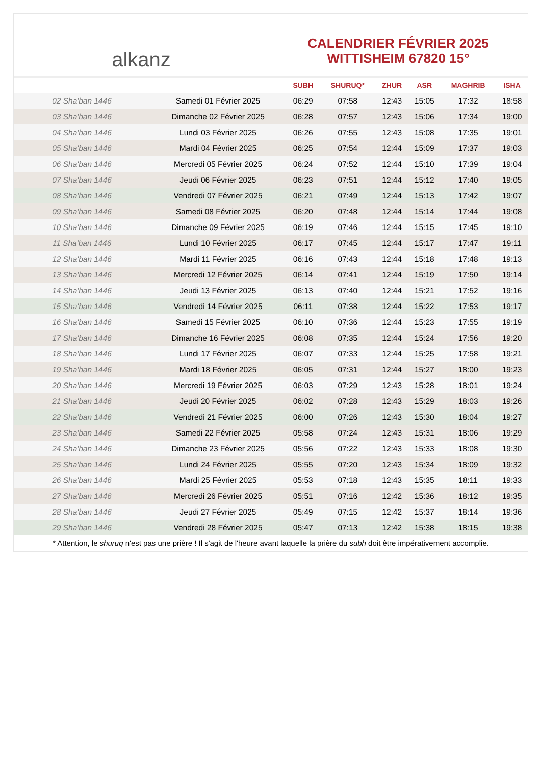alkanz
CALENDRIER FÉVRIER 2025
WITTISHEIM 67820 15°
| | | SUBH | SHURUQ* | ZHUR | ASR | MAGHRIB | ISHA |
| --- | --- | --- | --- | --- | --- | --- | --- |
| 02 Sha'ban 1446 | Samedi 01 Février 2025 | 06:29 | 07:58 | 12:43 | 15:05 | 17:32 | 18:58 |
| 03 Sha'ban 1446 | Dimanche 02 Février 2025 | 06:28 | 07:57 | 12:43 | 15:06 | 17:34 | 19:00 |
| 04 Sha'ban 1446 | Lundi 03 Février 2025 | 06:26 | 07:55 | 12:43 | 15:08 | 17:35 | 19:01 |
| 05 Sha'ban 1446 | Mardi 04 Février 2025 | 06:25 | 07:54 | 12:44 | 15:09 | 17:37 | 19:03 |
| 06 Sha'ban 1446 | Mercredi 05 Février 2025 | 06:24 | 07:52 | 12:44 | 15:10 | 17:39 | 19:04 |
| 07 Sha'ban 1446 | Jeudi 06 Février 2025 | 06:23 | 07:51 | 12:44 | 15:12 | 17:40 | 19:05 |
| 08 Sha'ban 1446 | Vendredi 07 Février 2025 | 06:21 | 07:49 | 12:44 | 15:13 | 17:42 | 19:07 |
| 09 Sha'ban 1446 | Samedi 08 Février 2025 | 06:20 | 07:48 | 12:44 | 15:14 | 17:44 | 19:08 |
| 10 Sha'ban 1446 | Dimanche 09 Février 2025 | 06:19 | 07:46 | 12:44 | 15:15 | 17:45 | 19:10 |
| 11 Sha'ban 1446 | Lundi 10 Février 2025 | 06:17 | 07:45 | 12:44 | 15:17 | 17:47 | 19:11 |
| 12 Sha'ban 1446 | Mardi 11 Février 2025 | 06:16 | 07:43 | 12:44 | 15:18 | 17:48 | 19:13 |
| 13 Sha'ban 1446 | Mercredi 12 Février 2025 | 06:14 | 07:41 | 12:44 | 15:19 | 17:50 | 19:14 |
| 14 Sha'ban 1446 | Jeudi 13 Février 2025 | 06:13 | 07:40 | 12:44 | 15:21 | 17:52 | 19:16 |
| 15 Sha'ban 1446 | Vendredi 14 Février 2025 | 06:11 | 07:38 | 12:44 | 15:22 | 17:53 | 19:17 |
| 16 Sha'ban 1446 | Samedi 15 Février 2025 | 06:10 | 07:36 | 12:44 | 15:23 | 17:55 | 19:19 |
| 17 Sha'ban 1446 | Dimanche 16 Février 2025 | 06:08 | 07:35 | 12:44 | 15:24 | 17:56 | 19:20 |
| 18 Sha'ban 1446 | Lundi 17 Février 2025 | 06:07 | 07:33 | 12:44 | 15:25 | 17:58 | 19:21 |
| 19 Sha'ban 1446 | Mardi 18 Février 2025 | 06:05 | 07:31 | 12:44 | 15:27 | 18:00 | 19:23 |
| 20 Sha'ban 1446 | Mercredi 19 Février 2025 | 06:03 | 07:29 | 12:43 | 15:28 | 18:01 | 19:24 |
| 21 Sha'ban 1446 | Jeudi 20 Février 2025 | 06:02 | 07:28 | 12:43 | 15:29 | 18:03 | 19:26 |
| 22 Sha'ban 1446 | Vendredi 21 Février 2025 | 06:00 | 07:26 | 12:43 | 15:30 | 18:04 | 19:27 |
| 23 Sha'ban 1446 | Samedi 22 Février 2025 | 05:58 | 07:24 | 12:43 | 15:31 | 18:06 | 19:29 |
| 24 Sha'ban 1446 | Dimanche 23 Février 2025 | 05:56 | 07:22 | 12:43 | 15:33 | 18:08 | 19:30 |
| 25 Sha'ban 1446 | Lundi 24 Février 2025 | 05:55 | 07:20 | 12:43 | 15:34 | 18:09 | 19:32 |
| 26 Sha'ban 1446 | Mardi 25 Février 2025 | 05:53 | 07:18 | 12:43 | 15:35 | 18:11 | 19:33 |
| 27 Sha'ban 1446 | Mercredi 26 Février 2025 | 05:51 | 07:16 | 12:42 | 15:36 | 18:12 | 19:35 |
| 28 Sha'ban 1446 | Jeudi 27 Février 2025 | 05:49 | 07:15 | 12:42 | 15:37 | 18:14 | 19:36 |
| 29 Sha'ban 1446 | Vendredi 28 Février 2025 | 05:47 | 07:13 | 12:42 | 15:38 | 18:15 | 19:38 |
* Attention, le shuruq n'est pas une prière ! Il s'agit de l'heure avant laquelle la prière du subh doit être impérativement accomplie.